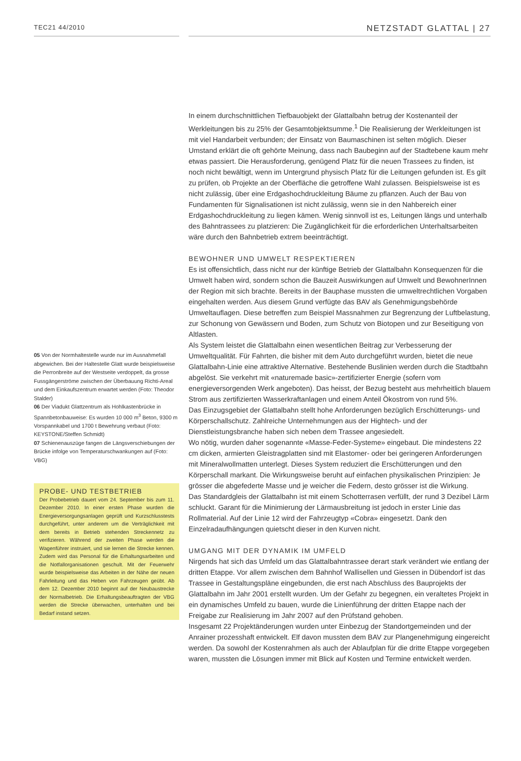TEC21 44/2010
NETZSTADT GLATTAL | 27
05 Von der Normhaltestelle wurde nur im Ausnahmefall abgewichen. Bei der Haltestelle Glatt wurde beispielsweise die Perronbreite auf der Westseite verdoppelt, da grosse Fussgängerströme zwischen der Überbauung Richti-Areal und dem Einkaufszentrum erwartet werden (Foto: Theodor Stalder)
06 Der Viadukt Glattzentrum als Hohlkastenbrücke in Spannbetonbauweise: Es wurden 10 000 m<sup>3</sup> Beton, 9300 m Vorspannkabel und 1700 t Bewehrung verbaut (Foto: KEYSTONE/Steffen Schmidt)
07 Schienenauszüge fangen die Längsverschiebungen der Brücke infolge von Temperaturschwankungen auf (Foto: VBG)
PROBE- UND TESTBETRIEB
Der Probebetrieb dauert vom 24. September bis zum 11. Dezember 2010. In einer ersten Phase wurden die Energieversorgungsanlagen geprüft und Kurzschlusstests durchgeführt, unter anderem um die Verträglichkeit mit dem bereits in Betrieb stehenden Streckennetz zu verifizieren. Während der zweiten Phase werden die Wagenführer instruiert, und sie lernen die Strecke kennen. Zudem wird das Personal für die Erhaltungsarbeiten und die Notfallorganisationen geschult. Mit der Feuerwehr wurde beispielsweise das Arbeiten in der Nähe der neuen Fahrleitung und das Heben von Fahrzeugen geübt. Ab dem 12. Dezember 2010 beginnt auf der Neubaustrecke der Normalbetrieb. Die Erhaltungsbeauftragten der VBG werden die Strecke überwachen, unterhalten und bei Bedarf instand setzen.
In einem durchschnittlichen Tiefbauobjekt der Glattalbahn betrug der Kostenanteil der Werkleitungen bis zu 25% der Gesamtobjektsumme.<sup>1</sup> Die Realisierung der Werkleitungen ist mit viel Handarbeit verbunden; der Einsatz von Baumaschinen ist selten möglich. Dieser Umstand erklärt die oft gehörte Meinung, dass nach Baubeginn auf der Stadtebene kaum mehr etwas passiert. Die Herausforderung, genügend Platz für die neuen Trassees zu finden, ist noch nicht bewältigt, wenn im Untergrund physisch Platz für die Leitungen gefunden ist. Es gilt zu prüfen, ob Projekte an der Oberfläche die getroffene Wahl zulassen. Beispielsweise ist es nicht zulässig, über eine Erdgashochdruckleitung Bäume zu pflanzen. Auch der Bau von Fundamenten für Signalisationen ist nicht zulässig, wenn sie in den Nahbereich einer Erdgashochdruckleitung zu liegen kämen. Wenig sinnvoll ist es, Leitungen längs und unterhalb des Bahntrassees zu platzieren: Die Zugänglichkeit für die erforderlichen Unterhaltsarbeiten wäre durch den Bahnbetrieb extrem beeinträchtigt.
BEWOHNER UND UMWELT RESPEKTIEREN
Es ist offensichtlich, dass nicht nur der künftige Betrieb der Glattalbahn Konsequenzen für die Umwelt haben wird, sondern schon die Bauzeit Auswirkungen auf Umwelt und BewohnerInnen der Region mit sich brachte. Bereits in der Bauphase mussten die umweltrechtlichen Vorgaben eingehalten werden. Aus diesem Grund verfügte das BAV als Genehmigungsbehörde Umweltauflagen. Diese betreffen zum Beispiel Massnahmen zur Begrenzung der Luftbelastung, zur Schonung von Gewässern und Boden, zum Schutz von Biotopen und zur Beseitigung von Altlasten.
Als System leistet die Glattalbahn einen wesentlichen Beitrag zur Verbesserung der Umweltqualität. Für Fahrten, die bisher mit dem Auto durchgeführt wurden, bietet die neue Glattalbahn-Linie eine attraktive Alternative. Bestehende Buslinien werden durch die Stadtbahn abgelöst. Sie verkehrt mit «naturemade basic»-zertifizierter Energie (sofern vom energieversorgenden Werk angeboten). Das heisst, der Bezug besteht aus mehrheitlich blauem Strom aus zertifizierten Wasserkraftanlagen und einem Anteil Ökostrom von rund 5%.
Das Einzugsgebiet der Glattalbahn stellt hohe Anforderungen bezüglich Erschütterungs- und Körperschallschutz. Zahlreiche Unternehmungen aus der Hightech- und der Dienstleistungsbranche haben sich neben dem Trassee angesiedelt.
Wo nötig, wurden daher sogenannte «Masse-Feder-Systeme» eingebaut. Die mindestens 22 cm dicken, armierten Gleistragplatten sind mit Elastomer- oder bei geringeren Anforderungen mit Mineralwollmatten unterlegt. Dieses System reduziert die Erschütterungen und den Körperschall markant. Die Wirkungsweise beruht auf einfachen physikalischen Prinzipien: Je grösser die abgefederte Masse und je weicher die Federn, desto grösser ist die Wirkung.
Das Standardgleis der Glattalbahn ist mit einem Schotterrasen verfüllt, der rund 3 Dezibel Lärm schluckt. Garant für die Minimierung der Lärmausbreitung ist jedoch in erster Linie das Rollmaterial. Auf der Linie 12 wird der Fahrzeugtyp «Cobra» eingesetzt. Dank den Einzelradaufhängungen quietscht dieser in den Kurven nicht.
UMGANG MIT DER DYNAMIK IM UMFELD
Nirgends hat sich das Umfeld um das Glattalbahntrassee derart stark verändert wie entlang der dritten Etappe. Vor allem zwischen dem Bahnhof Wallisellen und Giessen in Dübendorf ist das Trassee in Gestaltungspläne eingebunden, die erst nach Abschluss des Bauprojekts der Glattalbahn im Jahr 2001 erstellt wurden. Um der Gefahr zu begegnen, ein veraltetes Projekt in ein dynamisches Umfeld zu bauen, wurde die Linienführung der dritten Etappe nach der Freigabe zur Realisierung im Jahr 2007 auf den Prüfstand gehoben.
Insgesamt 22 Projektänderungen wurden unter Einbezug der Standortgemeinden und der Anrainer prozesshaft entwickelt. Elf davon mussten dem BAV zur Plangenehmigung eingereicht werden. Da sowohl der Kostenrahmen als auch der Ablaufplan für die dritte Etappe vorgegeben waren, mussten die Lösungen immer mit Blick auf Kosten und Termine entwickelt werden.